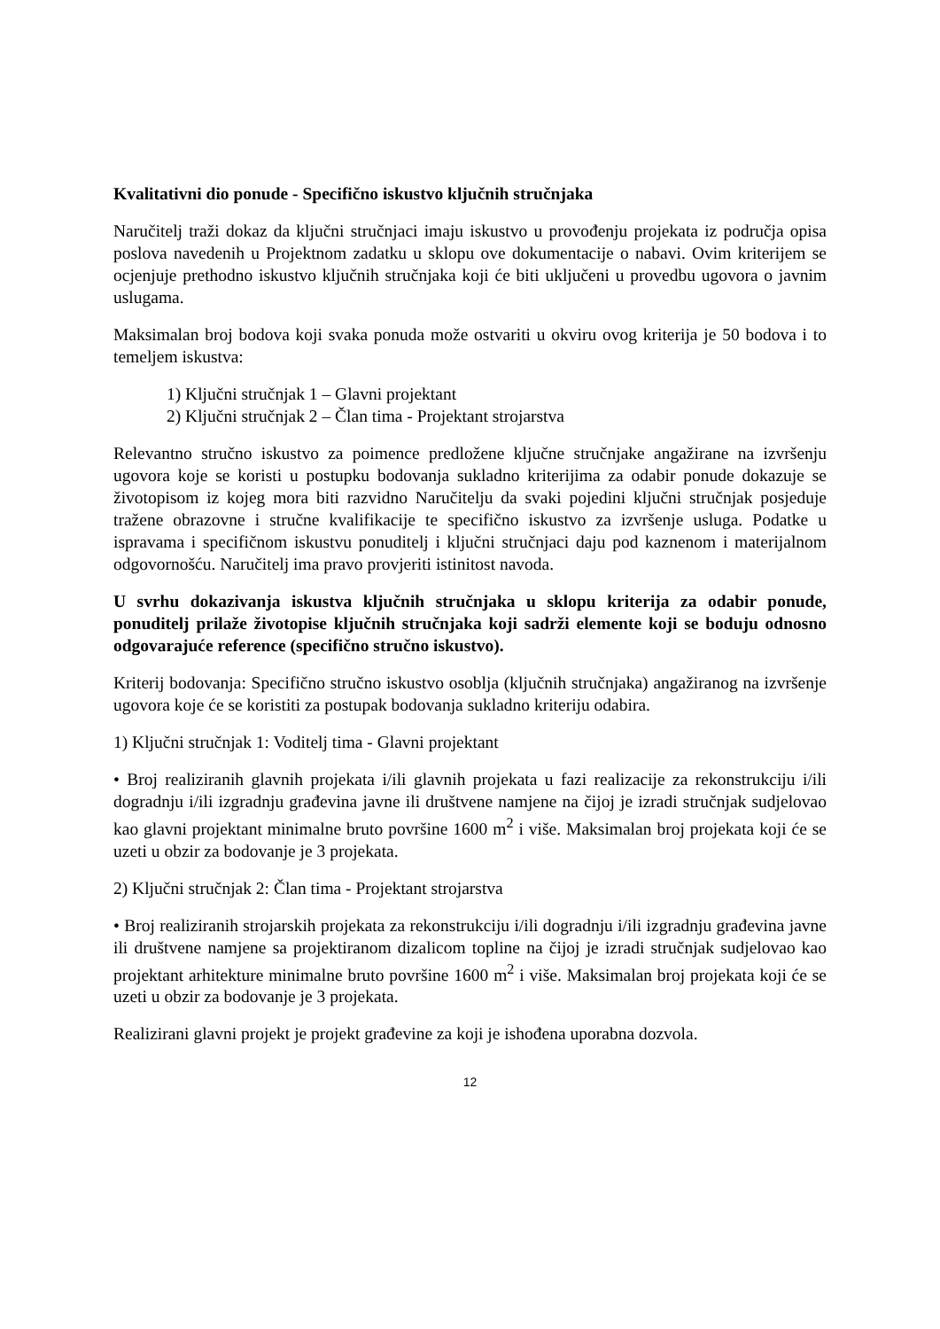Kvalitativni dio ponude - Specifično iskustvo ključnih stručnjaka
Naručitelj traži dokaz da ključni stručnjaci imaju iskustvo u provođenju projekata iz područja opisa poslova navedenih u Projektnom zadatku u sklopu ove dokumentacije o nabavi. Ovim kriterijem se ocjenjuje prethodno iskustvo ključnih stručnjaka koji će biti uključeni u provedbu ugovora o javnim uslugama.
Maksimalan broj bodova koji svaka ponuda može ostvariti u okviru ovog kriterija je 50 bodova i to temeljem iskustva:
1) Ključni stručnjak 1 – Glavni projektant
2) Ključni stručnjak 2 – Član tima - Projektant strojarstva
Relevantno stručno iskustvo za poimence predložene ključne stručnjake angažirane na izvršenju ugovora koje se koristi u postupku bodovanja sukladno kriterijima za odabir ponude dokazuje se životopisom iz kojeg mora biti razvidno Naručitelju da svaki pojedini ključni stručnjak posjeduje tražene obrazovne i stručne kvalifikacije te specifično iskustvo za izvršenje usluga. Podatke u ispravama i specifičnom iskustvu ponuditelj i ključni stručnjaci daju pod kaznenom i materijalnom odgovornošću. Naručitelj ima pravo provjeriti istinitost navoda.
U svrhu dokazivanja iskustva ključnih stručnjaka u sklopu kriterija za odabir ponude, ponuditelj prilaže životopise ključnih stručnjaka koji sadrži elemente koji se boduju odnosno odgovarajuće reference (specifično stručno iskustvo).
Kriterij bodovanja: Specifično stručno iskustvo osoblja (ključnih stručnjaka) angažiranog na izvršenje ugovora koje će se koristiti za postupak bodovanja sukladno kriteriju odabira.
1) Ključni stručnjak 1: Voditelj tima - Glavni projektant
• Broj realiziranih glavnih projekata i/ili glavnih projekata u fazi realizacije za rekonstrukciju i/ili dogradnju i/ili izgradnju građevina javne ili društvene namjene na čijoj je izradi stručnjak sudjelovao kao glavni projektant minimalne bruto površine 1600 m<sup>2</sup> i više. Maksimalan broj projekata koji će se uzeti u obzir za bodovanje je 3 projekata.
2) Ključni stručnjak 2: Član tima - Projektant strojarstva
• Broj realiziranih strojarskih projekata za rekonstrukciju i/ili dogradnju i/ili izgradnju građevina javne ili društvene namjene sa projektiranom dizalicom topline na čijoj je izradi stručnjak sudjelovao kao projektant arhitekture minimalne bruto površine 1600 m<sup>2</sup> i više. Maksimalan broj projekata koji će se uzeti u obzir za bodovanje je 3 projekata.
Realizirani glavni projekt je projekt građevine za koji je ishođena uporabna dozvola.
12